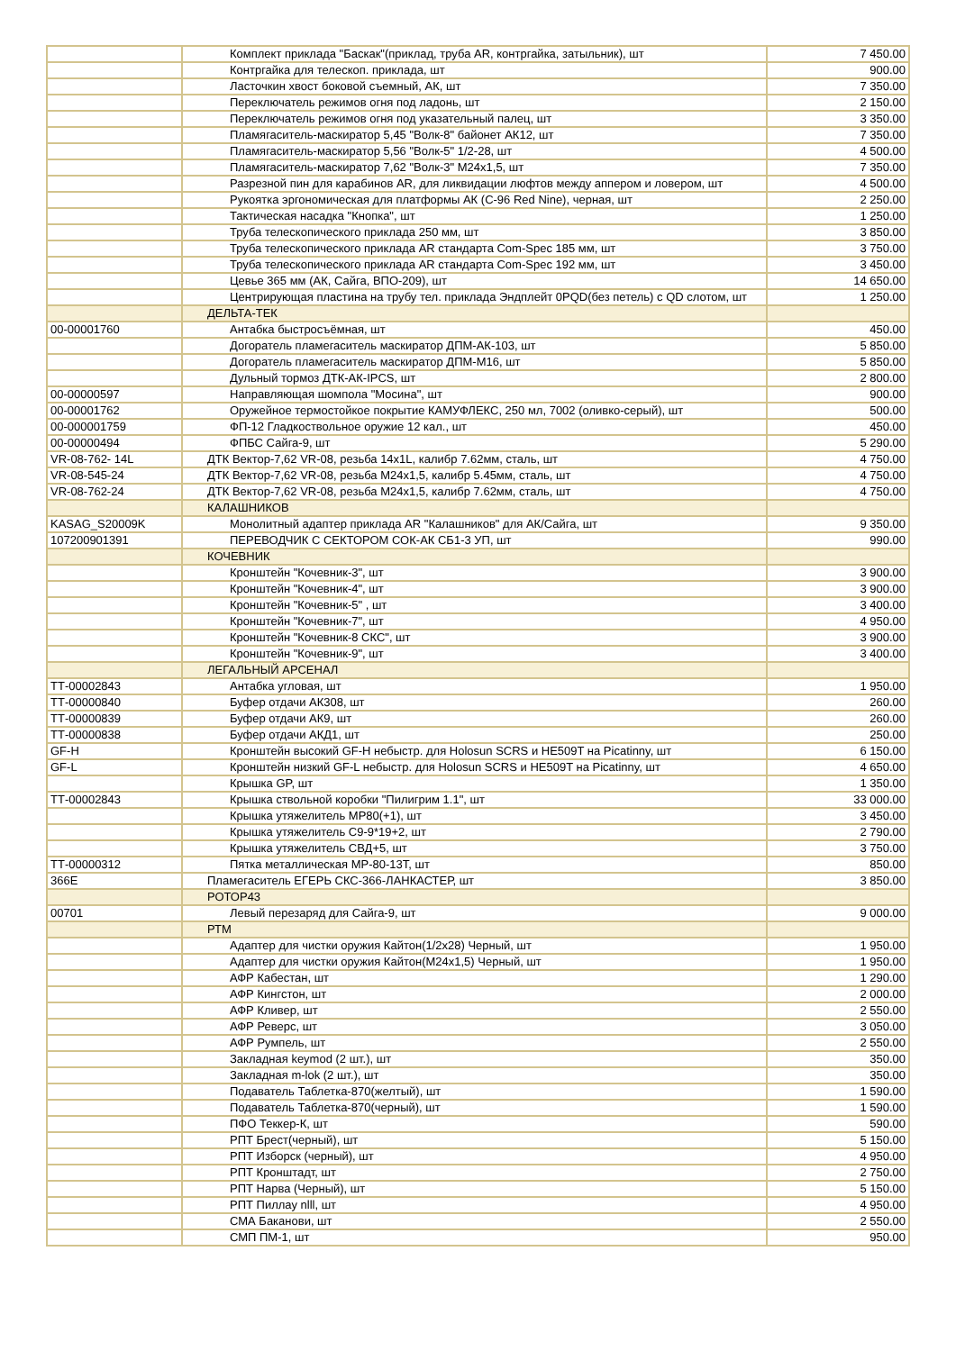| | Комплект приклада "Баскак"(приклад, труба AR, контргайка, затыльник), шт | 7 450.00 |
| | Контргайка для телескоп. приклада, шт | 900.00 |
| | Ласточкин хвост боковой съемный, АК, шт | 7 350.00 |
| | Переключатель режимов огня под ладонь, шт | 2 150.00 |
| | Переключатель режимов огня под указательный палец, шт | 3 350.00 |
| | Пламягаситель-маскиратор 5,45 "Волк-8" байонет АК12, шт | 7 350.00 |
| | Пламягаситель-маскиратор 5,56 "Волк-5" 1/2-28, шт | 4 500.00 |
| | Пламягаситель-маскиратор 7,62 "Волк-3" М24х1,5, шт | 7 350.00 |
| | Разрезной пин для карабинов AR, для ликвидации люфтов между аппером и ловером, шт | 4 500.00 |
| | Рукоятка эргономическая для платформы АК (С-96 Red Nine), черная, шт | 2 250.00 |
| | Тактическая насадка "Кнопка", шт | 1 250.00 |
| | Труба телескопического приклада 250 мм, шт | 3 850.00 |
| | Труба телескопического приклада AR стандарта Com-Spec 185 мм, шт | 3 750.00 |
| | Труба телескопического приклада AR стандарта Com-Spec 192 мм, шт | 3 450.00 |
| | Цевье 365 мм (АК, Сайга, ВПО-209), шт | 14 650.00 |
| | Центрирующая пластина на трубу тел. приклада Эндплейт 0PQD(без петель) с QD слотом, шт | 1 250.00 |
| | ДЕЛЬТА-ТЕК | |
| 00-00001760 | Антабка быстросъёмная, шт | 450.00 |
| | Догоратель пламегаситель маскиратор ДПМ-АК-103, шт | 5 850.00 |
| | Догоратель пламегаситель маскиратор ДПМ-М16, шт | 5 850.00 |
| | Дульный тормоз ДТК-АК-IPCS, шт | 2 800.00 |
| 00-00000597 | Направляющая шомпола "Мосина", шт | 900.00 |
| 00-00001762 | Оружейное термостойкое покрытие КАМУФЛЕКС, 250 мл, 7002 (оливко-серый), шт | 500.00 |
| 00-000001759 | ФП-12 Гладкоствольное оружие 12 кал., шт | 450.00 |
| 00-00000494 | ФПБС Сайга-9, шт | 5 290.00 |
| VR-08-762- 14L | ДТК Вектор-7,62 VR-08, резьба 14x1L, калибр 7.62мм, сталь, шт | 4 750.00 |
| VR-08-545-24 | ДТК Вектор-7,62 VR-08, резьба M24x1,5, калибр 5.45мм, сталь, шт | 4 750.00 |
| VR-08-762-24 | ДТК Вектор-7,62 VR-08, резьба M24x1,5, калибр 7.62мм, сталь, шт | 4 750.00 |
| | КАЛАШНИКОВ | |
| KASAG_S20009K | Монолитный адаптер приклада AR "Калашников" для АК/Сайга, шт | 9 350.00 |
| 107200901391 | ПЕРЕВОДЧИК С СЕКТОРОМ СОК-АК СБ1-3 УП, шт | 990.00 |
| | КОЧЕВНИК | |
| | Кронштейн "Кочевник-3", шт | 3 900.00 |
| | Кронштейн "Кочевник-4", шт | 3 900.00 |
| | Кронштейн "Кочевник-5" , шт | 3 400.00 |
| | Кронштейн "Кочевник-7", шт | 4 950.00 |
| | Кронштейн "Кочевник-8 СКС", шт | 3 900.00 |
| | Кронштейн "Кочевник-9", шт | 3 400.00 |
| | ЛЕГАЛЬНЫЙ АРСЕНАЛ | |
| ТТ-00002843 | Антабка угловая, шт | 1 950.00 |
| ТТ-00000840 | Буфер отдачи АК308, шт | 260.00 |
| ТТ-00000839 | Буфер отдачи АК9, шт | 260.00 |
| ТТ-00000838 | Буфер отдачи АКД1, шт | 250.00 |
| GF-H | Кронштейн высокий GF-H небыстр. для Holosun SCRS и HE509T на Picatinny, шт | 6 150.00 |
| GF-L | Кронштейн низкий GF-L небыстр. для Holosun SCRS и HE509T на Picatinny, шт | 4 650.00 |
| | Крышка GP, шт | 1 350.00 |
| ТТ-00002843 | Крышка ствольной коробки "Пилигрим 1.1", шт | 33 000.00 |
| | Крышка утяжелитель МР80(+1), шт | 3 450.00 |
| | Крышка утяжелитель С9-9*19+2, шт | 2 790.00 |
| | Крышка утяжелитель СВД+5, шт | 3 750.00 |
| ТТ-00000312 | Пятка металлическая МР-80-13Т, шт | 850.00 |
| 366Е | Пламегаситель ЕГЕРЬ СКС-366-ЛАНКАСТЕР, шт | 3 850.00 |
| | РОТОР43 | |
| 00701 | Левый перезаряд для Сайга-9, шт | 9 000.00 |
| | РТМ | |
| | Адаптер для чистки оружия Кайтон(1/2х28) Черный, шт | 1 950.00 |
| | Адаптер для чистки оружия Кайтон(М24х1,5) Черный, шт | 1 950.00 |
| | АФР Кабестан, шт | 1 290.00 |
| | АФР Кингстон, шт | 2 000.00 |
| | АФР Кливер, шт | 2 550.00 |
| | АФР Реверс, шт | 3 050.00 |
| | АФР Румпель, шт | 2 550.00 |
| | Закладная keymod (2 шт.), шт | 350.00 |
| | Закладная m-lok (2 шт.), шт | 350.00 |
| | Подаватель Таблетка-870(желтый), шт | 1 590.00 |
| | Подаватель Таблетка-870(черный), шт | 1 590.00 |
| | ПФО Теккер-К, шт | 590.00 |
| | РПТ Брест(черный), шт | 5 150.00 |
| | РПТ Изборск (черный), шт | 4 950.00 |
| | РПТ Кронштадт, шт | 2 750.00 |
| | РПТ Нарва (Черный), шт | 5 150.00 |
| | РПТ Пиллау nlll, шт | 4 950.00 |
| | СМА Баканови, шт | 2 550.00 |
| | СМП ПМ-1, шт | 950.00 |